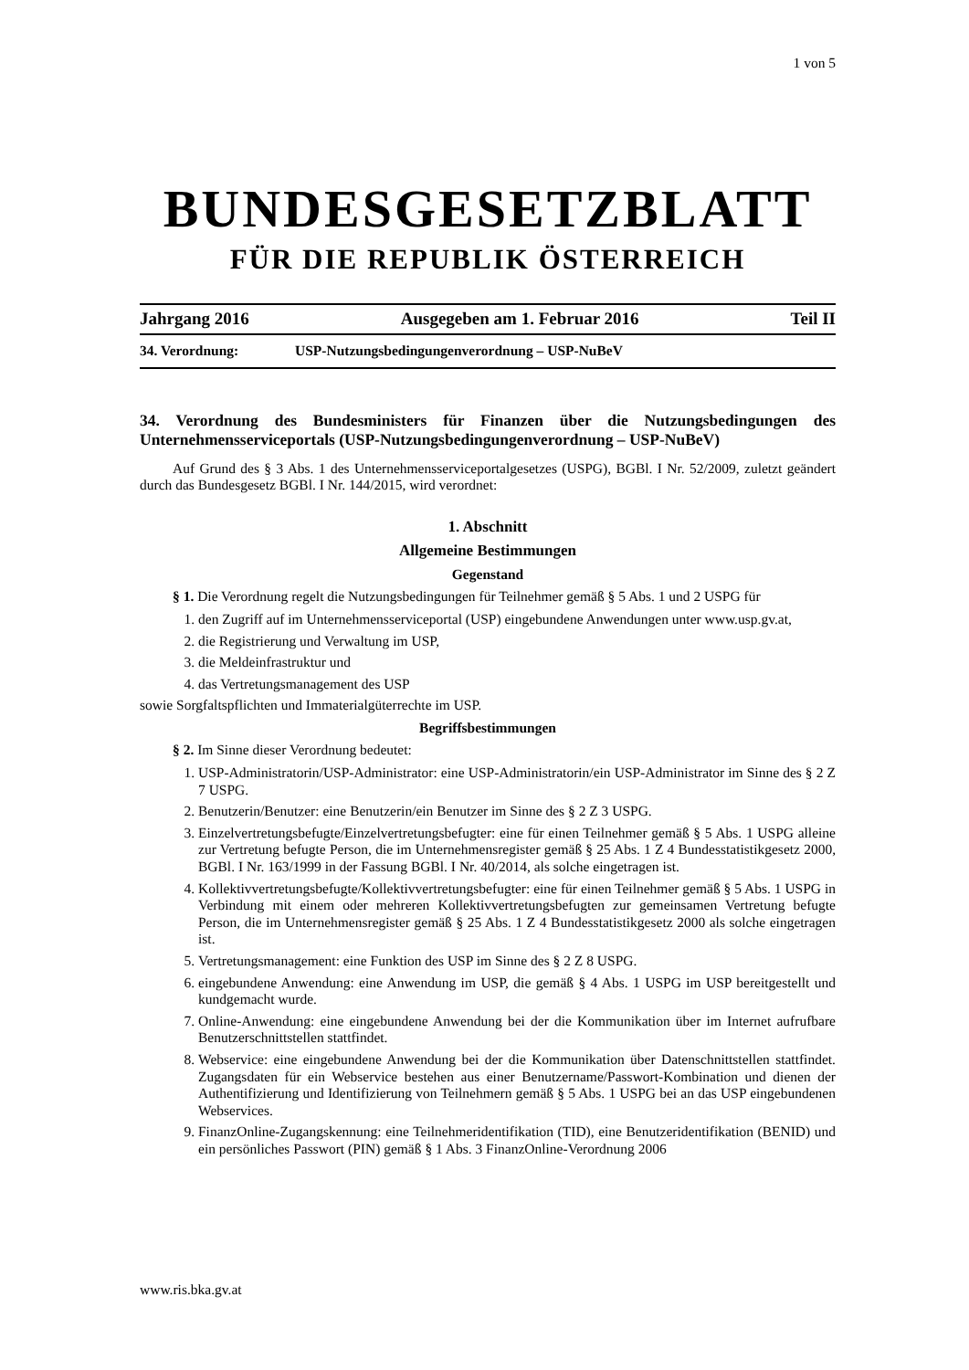1 von 5
BUNDESGESETZBLATT
FÜR DIE REPUBLIK ÖSTERREICH
Jahrgang 2016 Ausgegeben am 1. Februar 2016 Teil II
34. Verordnung: USP-Nutzungsbedingungenverordnung – USP-NuBeV
34. Verordnung des Bundesministers für Finanzen über die Nutzungsbedingungen des Unternehmensserviceportals (USP-Nutzungsbedingungenverordnung – USP-NuBeV)
Auf Grund des § 3 Abs. 1 des Unternehmensserviceportalgesetzes (USPG), BGBl. I Nr. 52/2009, zuletzt geändert durch das Bundesgesetz BGBl. I Nr. 144/2015, wird verordnet:
1. Abschnitt
Allgemeine Bestimmungen
Gegenstand
§ 1. Die Verordnung regelt die Nutzungsbedingungen für Teilnehmer gemäß § 5 Abs. 1 und 2 USPG für
1. den Zugriff auf im Unternehmensserviceportal (USP) eingebundene Anwendungen unter www.usp.gv.at,
2. die Registrierung und Verwaltung im USP,
3. die Meldeinfrastruktur und
4. das Vertretungsmanagement des USP
sowie Sorgfaltspflichten und Immaterialgüterrechte im USP.
Begriffsbestimmungen
§ 2. Im Sinne dieser Verordnung bedeutet:
1. USP-Administratorin/USP-Administrator: eine USP-Administratorin/ein USP-Administrator im Sinne des § 2 Z 7 USPG.
2. Benutzerin/Benutzer: eine Benutzerin/ein Benutzer im Sinne des § 2 Z 3 USPG.
3. Einzelvertretungsbefugte/Einzelvertretungsbefugter: eine für einen Teilnehmer gemäß § 5 Abs. 1 USPG alleine zur Vertretung befugte Person, die im Unternehmensregister gemäß § 25 Abs. 1 Z 4 Bundesstatistikgesetz 2000, BGBl. I Nr. 163/1999 in der Fassung BGBl. I Nr. 40/2014, als solche eingetragen ist.
4. Kollektivvertretungsbefugte/Kollektivvertretungsbefugter: eine für einen Teilnehmer gemäß § 5 Abs. 1 USPG in Verbindung mit einem oder mehreren Kollektivvertretungsbefugten zur gemeinsamen Vertretung befugte Person, die im Unternehmensregister gemäß § 25 Abs. 1 Z 4 Bundesstatistikgesetz 2000 als solche eingetragen ist.
5. Vertretungsmanagement: eine Funktion des USP im Sinne des § 2 Z 8 USPG.
6. eingebundene Anwendung: eine Anwendung im USP, die gemäß § 4 Abs. 1 USPG im USP bereitgestellt und kundgemacht wurde.
7. Online-Anwendung: eine eingebundene Anwendung bei der die Kommunikation über im Internet aufrufbare Benutzerschnittstellen stattfindet.
8. Webservice: eine eingebundene Anwendung bei der die Kommunikation über Datenschnittstellen stattfindet. Zugangsdaten für ein Webservice bestehen aus einer Benutzername/Passwort-Kombination und dienen der Authentifizierung und Identifizierung von Teilnehmern gemäß § 5 Abs. 1 USPG bei an das USP eingebundenen Webservices.
9. FinanzOnline-Zugangskennung: eine Teilnehmeridentifikation (TID), eine Benutzeridentifikation (BENID) und ein persönliches Passwort (PIN) gemäß § 1 Abs. 3 FinanzOnline-Verordnung 2006
www.ris.bka.gv.at